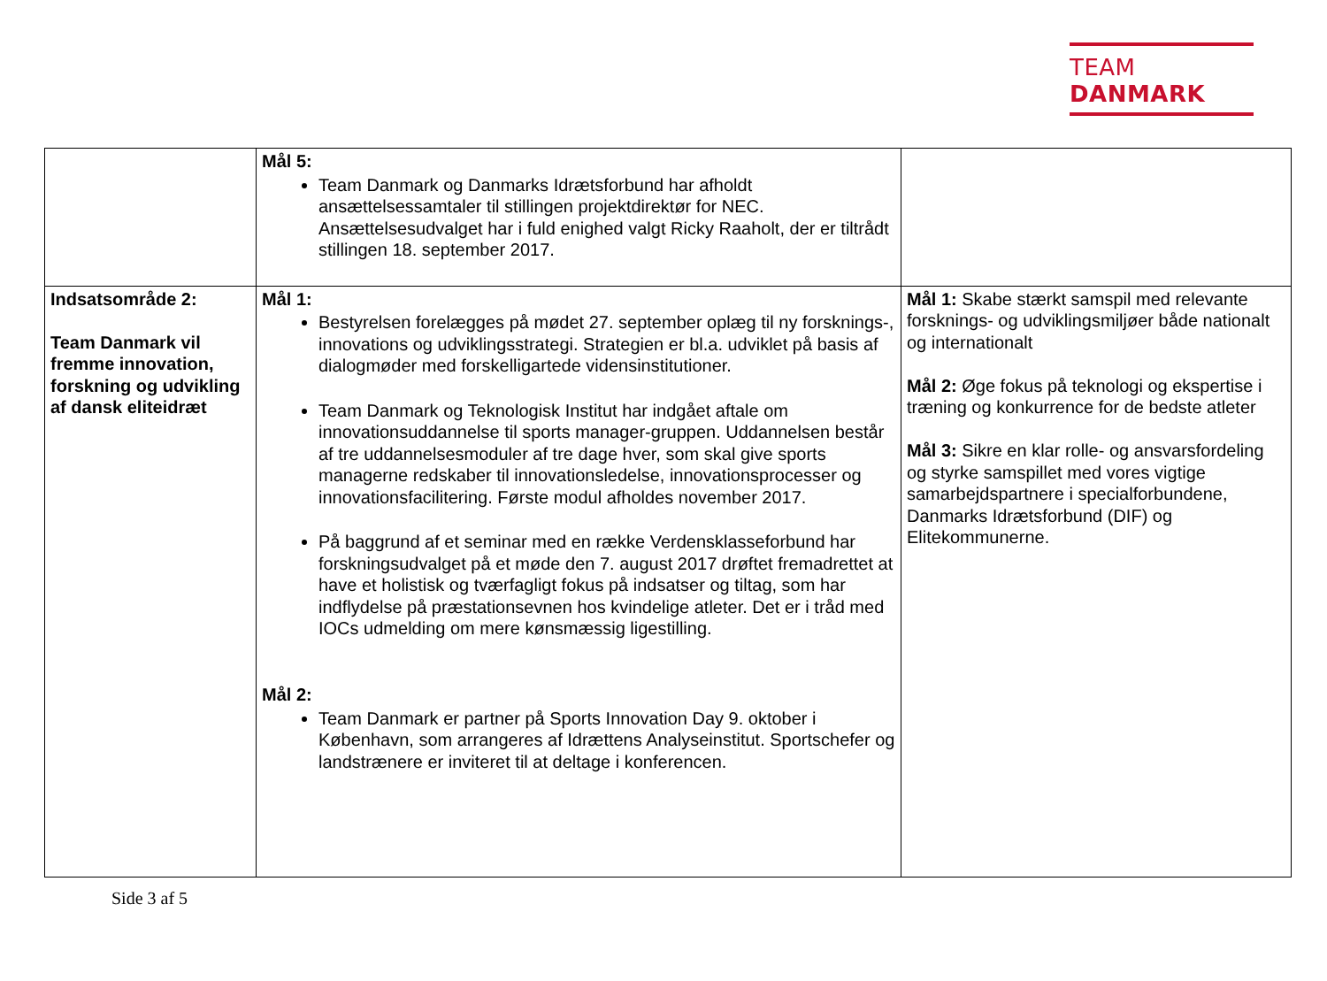TEAM DANMARK
| | Mål 5: Team Danmark og Danmarks Idrætsforbund har afholdt ansættelsessamtaler til stillingen projektdirektør for NEC. Ansættelsesudvalget har i fuld enighed valgt Ricky Raaholt, der er tiltrådt stillingen 18. september 2017. | |
| Indsatsområde 2: Team Danmark vil fremme innovation, forskning og udvikling af dansk eliteidræt | Mål 1: Bestyrelsen forelægges på mødet 27. september oplæg til ny forsknings-, innovations og udviklingsstrategi. Strategien er bl.a. udviklet på basis af dialogmøder med forskelligartede vidensinstitutioner. Team Danmark og Teknologisk Institut har indgået aftale om innovationsuddannelse til sports manager-gruppen. Uddannelsen består af tre uddannelsesmoduler af tre dage hver, som skal give sports managerne redskaber til innovationsledelse, innovationsprocesser og innovationsfacilitering. Første modul afholdes november 2017. På baggrund af et seminar med en række Verdensklasseforbund har forskningsudvalget på et møde den 7. august 2017 drøftet fremadrettet at have et holistisk og tværfagligt fokus på indsatser og tiltag, som har indflydelse på præstationsevnen hos kvindelige atleter. Det er i tråd med IOCs udmelding om mere kønsmæssig ligestilling. Mål 2: Team Danmark er partner på Sports Innovation Day 9. oktober i København, som arrangeres af Idrættens Analyseinstitut. Sportschefer og landstrænere er inviteret til at deltage i konferencen. | Mål 1: Skabe stærkt samspil med relevante forsknings- og udviklingsmiljøer både nationalt og internationalt Mål 2: Øge fokus på teknologi og ekspertise i træning og konkurrence for de bedste atleter Mål 3: Sikre en klar rolle- og ansvarsfordeling og styrke samspillet med vores vigtige samarbejdspartnere i specialforbundene, Danmarks Idrætsforbund (DIF) og Elitekommunerne. |
Side 3 af 5